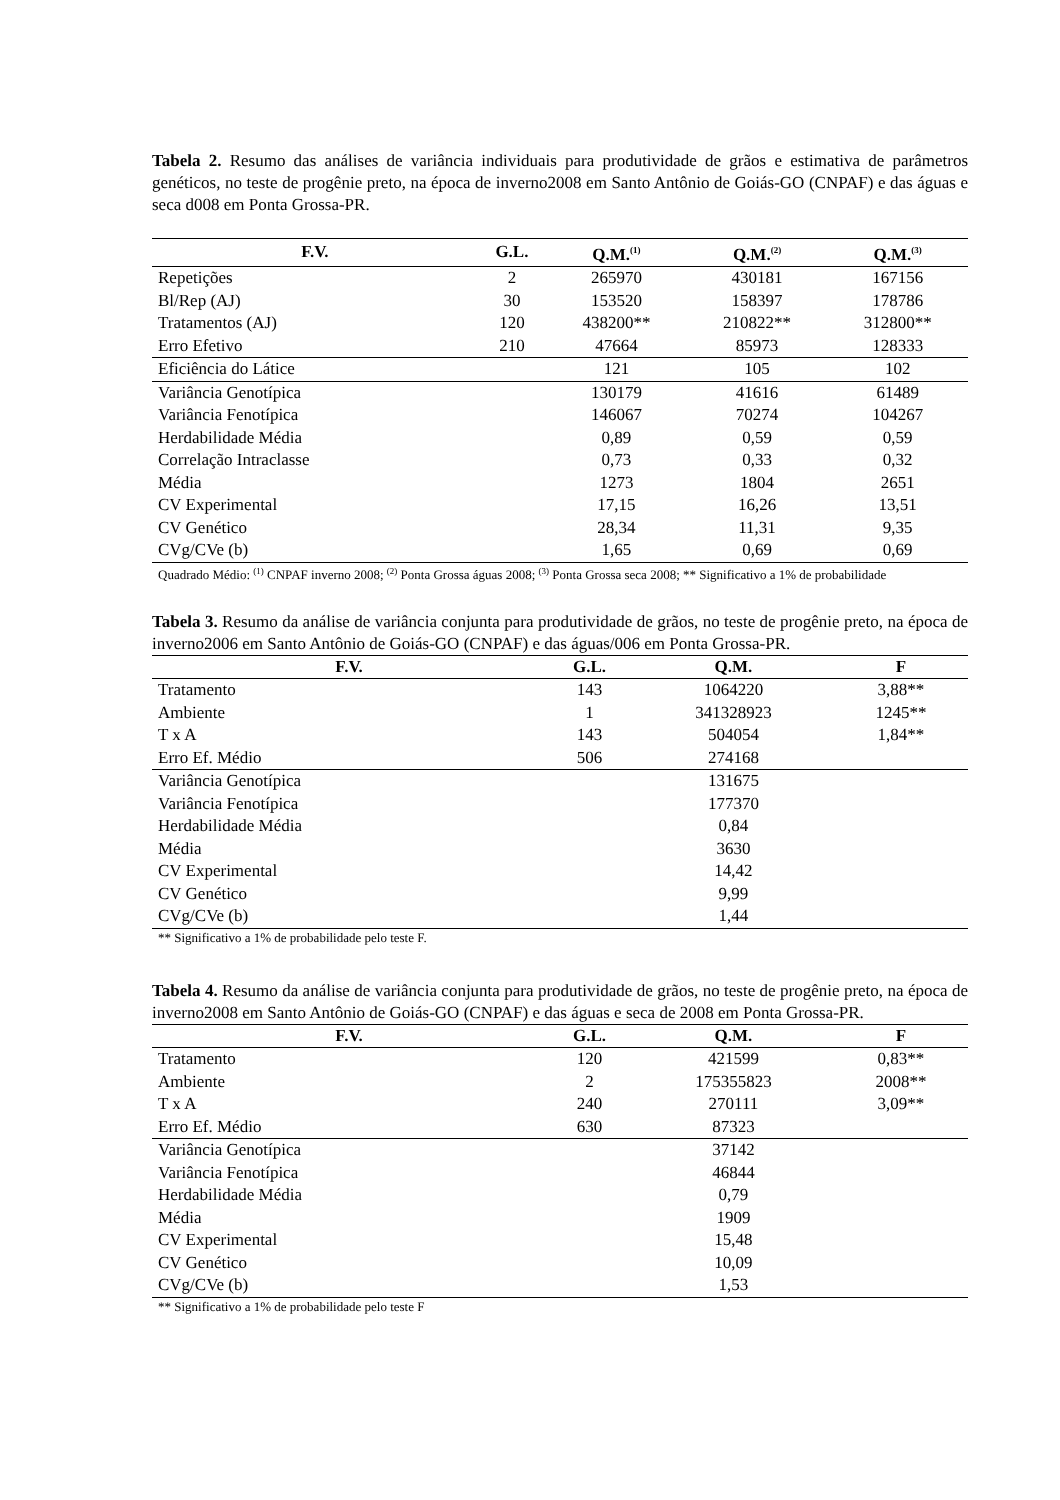Tabela 2. Resumo das análises de variância individuais para produtividade de grãos e estimativa de parâmetros genéticos, no teste de progênie preto, na época de inverno2008 em Santo Antônio de Goiás-GO (CNPAF) e das águas e seca d008 em Ponta Grossa-PR.
| F.V. | G.L. | Q.M.<sup>(1)</sup> | Q.M.<sup>(2)</sup> | Q.M.<sup>(3)</sup> |
| --- | --- | --- | --- | --- |
| Repetições | 2 | 265970 | 430181 | 167156 |
| Bl/Rep (AJ) | 30 | 153520 | 158397 | 178786 |
| Tratamentos (AJ) | 120 | 438200** | 210822** | 312800** |
| Erro Efetivo | 210 | 47664 | 85973 | 128333 |
| Eficiência do Látice | | 121 | 105 | 102 |
| Variância Genotípica | | 130179 | 41616 | 61489 |
| Variância Fenotípica | | 146067 | 70274 | 104267 |
| Herdabilidade Média | | 0,89 | 0,59 | 0,59 |
| Correlação Intraclasse | | 0,73 | 0,33 | 0,32 |
| Média | | 1273 | 1804 | 2651 |
| CV Experimental | | 17,15 | 16,26 | 13,51 |
| CV Genético | | 28,34 | 11,31 | 9,35 |
| CVg/CVe (b) | | 1,65 | 0,69 | 0,69 |
Quadrado Médio: <sup>(1)</sup> CNPAF inverno 2008; <sup>(2)</sup> Ponta Grossa águas 2008; <sup>(3)</sup> Ponta Grossa seca 2008; ** Significativo a 1% de probabilidade
Tabela 3. Resumo da análise de variância conjunta para produtividade de grãos, no teste de progênie preto, na época de inverno2006 em Santo Antônio de Goiás-GO (CNPAF) e das águas/006 em Ponta Grossa-PR.
| F.V. | G.L. | Q.M. | F |
| --- | --- | --- | --- |
| Tratamento | 143 | 1064220 | 3,88** |
| Ambiente | 1 | 341328923 | 1245** |
| T x A | 143 | 504054 | 1,84** |
| Erro Ef. Médio | 506 | 274168 | |
| Variância Genotípica | | 131675 | |
| Variância Fenotípica | | 177370 | |
| Herdabilidade Média | | 0,84 | |
| Média | | 3630 | |
| CV Experimental | | 14,42 | |
| CV Genético | | 9,99 | |
| CVg/CVe (b) | | 1,44 | |
** Significativo a 1% de probabilidade pelo teste F.
Tabela 4. Resumo da análise de variância conjunta para produtividade de grãos, no teste de progênie preto, na época de inverno2008 em Santo Antônio de Goiás-GO (CNPAF) e das águas e seca de 2008 em Ponta Grossa-PR.
| F.V. | G.L. | Q.M. | F |
| --- | --- | --- | --- |
| Tratamento | 120 | 421599 | 0,83** |
| Ambiente | 2 | 175355823 | 2008** |
| T x A | 240 | 270111 | 3,09** |
| Erro Ef. Médio | 630 | 87323 | |
| Variância Genotípica | | 37142 | |
| Variância Fenotípica | | 46844 | |
| Herdabilidade Média | | 0,79 | |
| Média | | 1909 | |
| CV Experimental | | 15,48 | |
| CV Genético | | 10,09 | |
| CVg/CVe (b) | | 1,53 | |
** Significativo a 1% de probabilidade pelo teste F